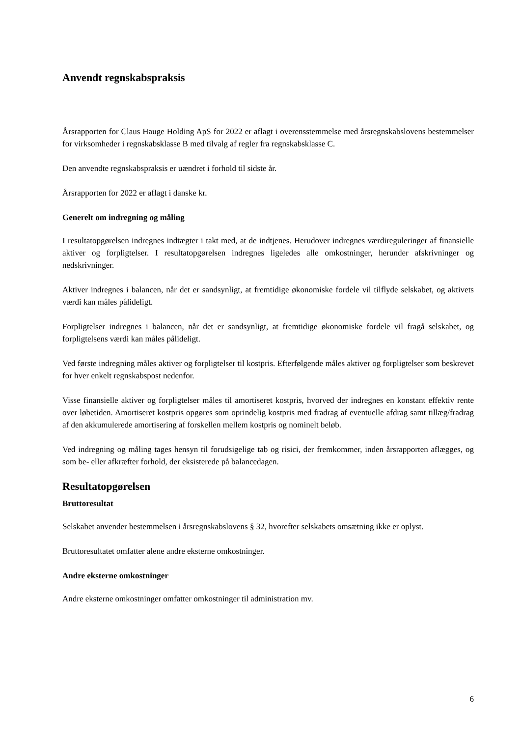Anvendt regnskabspraksis
Årsrapporten for Claus Hauge Holding ApS for 2022 er aflagt i overensstemmelse med årsregnskabslovens bestemmelser for virksomheder i regnskabsklasse B med tilvalg af regler fra regnskabsklasse C.
Den anvendte regnskabspraksis er uændret i forhold til sidste år.
Årsrapporten for 2022 er aflagt i danske kr.
Generelt om indregning og måling
I resultatopgørelsen indregnes indtægter i takt med, at de indtjenes. Herudover indregnes værdireguleringer af finansielle aktiver og forpligtelser. I resultatopgørelsen indregnes ligeledes alle omkostninger, herunder afskrivninger og nedskrivninger.
Aktiver indregnes i balancen, når det er sandsynligt, at fremtidige økonomiske fordele vil tilflyde selskabet, og aktivets værdi kan måles pålideligt.
Forpligtelser indregnes i balancen, når det er sandsynligt, at fremtidige økonomiske fordele vil fragå selskabet, og forpligtelsens værdi kan måles pålideligt.
Ved første indregning måles aktiver og forpligtelser til kostpris. Efterfølgende måles aktiver og forpligtelser som beskrevet for hver enkelt regnskabspost nedenfor.
Visse finansielle aktiver og forpligtelser måles til amortiseret kostpris, hvorved der indregnes en konstant effektiv rente over løbetiden. Amortiseret kostpris opgøres som oprindelig kostpris med fradrag af eventuelle afdrag samt tillæg/fradrag af den akkumulerede amortisering af forskellen mellem kostpris og nominelt beløb.
Ved indregning og måling tages hensyn til forudsigelige tab og risici, der fremkommer, inden årsrapporten aflægges, og som be- eller afkræfter forhold, der eksisterede på balancedagen.
Resultatopgørelsen
Bruttoresultat
Selskabet anvender bestemmelsen i årsregnskabslovens § 32, hvorefter selskabets omsætning ikke er oplyst.
Bruttoresultatet omfatter alene andre eksterne omkostninger.
Andre eksterne omkostninger
Andre eksterne omkostninger omfatter omkostninger til administration mv.
6